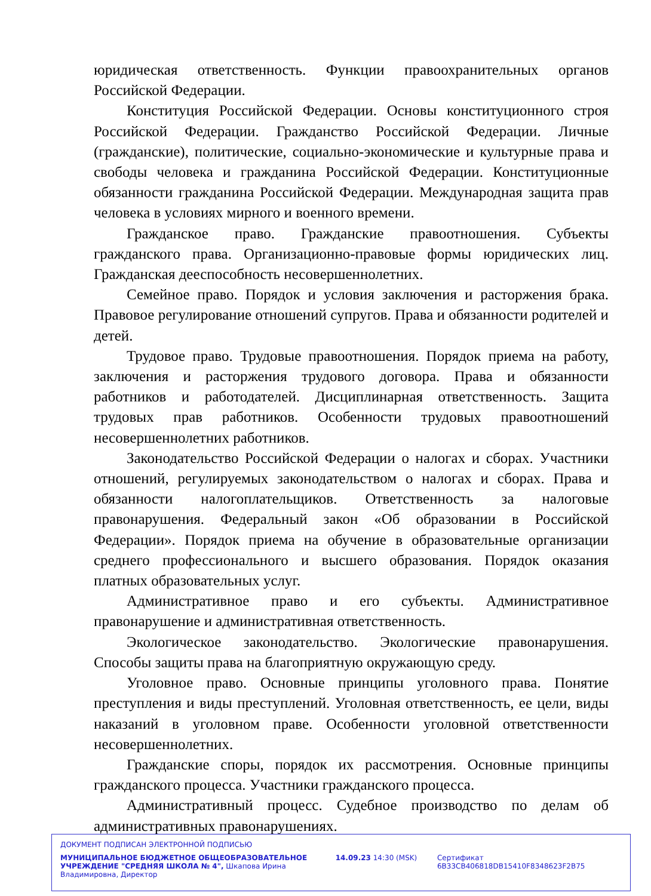юридическая ответственность. Функции правоохранительных органов Российской Федерации.
Конституция Российской Федерации. Основы конституционного строя Российской Федерации. Гражданство Российской Федерации. Личные (гражданские), политические, социально-экономические и культурные права и свободы человека и гражданина Российской Федерации. Конституционные обязанности гражданина Российской Федерации. Международная защита прав человека в условиях мирного и военного времени.
Гражданское право. Гражданские правоотношения. Субъекты гражданского права. Организационно-правовые формы юридических лиц. Гражданская дееспособность несовершеннолетних.
Семейное право. Порядок и условия заключения и расторжения брака. Правовое регулирование отношений супругов. Права и обязанности родителей и детей.
Трудовое право. Трудовые правоотношения. Порядок приема на работу, заключения и расторжения трудового договора. Права и обязанности работников и работодателей. Дисциплинарная ответственность. Защита трудовых прав работников. Особенности трудовых правоотношений несовершеннолетних работников.
Законодательство Российской Федерации о налогах и сборах. Участники отношений, регулируемых законодательством о налогах и сборах. Права и обязанности налогоплательщиков. Ответственность за налоговые правонарушения. Федеральный закон «Об образовании в Российской Федерации». Порядок приема на обучение в образовательные организации среднего профессионального и высшего образования. Порядок оказания платных образовательных услуг.
Административное право и его субъекты. Административное правонарушение и административная ответственность.
Экологическое законодательство. Экологические правонарушения. Способы защиты права на благоприятную окружающую среду.
Уголовное право. Основные принципы уголовного права. Понятие преступления и виды преступлений. Уголовная ответственность, ее цели, виды наказаний в уголовном праве. Особенности уголовной ответственности несовершеннолетних.
Гражданские споры, порядок их рассмотрения. Основные принципы гражданского процесса. Участники гражданского процесса.
Административный процесс. Судебное производство по делам об административных правонарушениях.
ДОКУМЕНТ ПОДПИСАН ЭЛЕКТРОННОЙ ПОДПИСЬЮ
МУНИЦИПАЛЬНОЕ БЮДЖЕТНОЕ ОБЩЕОБРАЗОВАТЕЛЬНОЕ УЧРЕЖДЕНИЕ "СРЕДНЯЯ ШКОЛА № 4", Шкапова Ирина Владимировна, Директор
14.09.23 14:30 (MSK) Сертификат 6B33CB406818DB15410F8348623F2B75